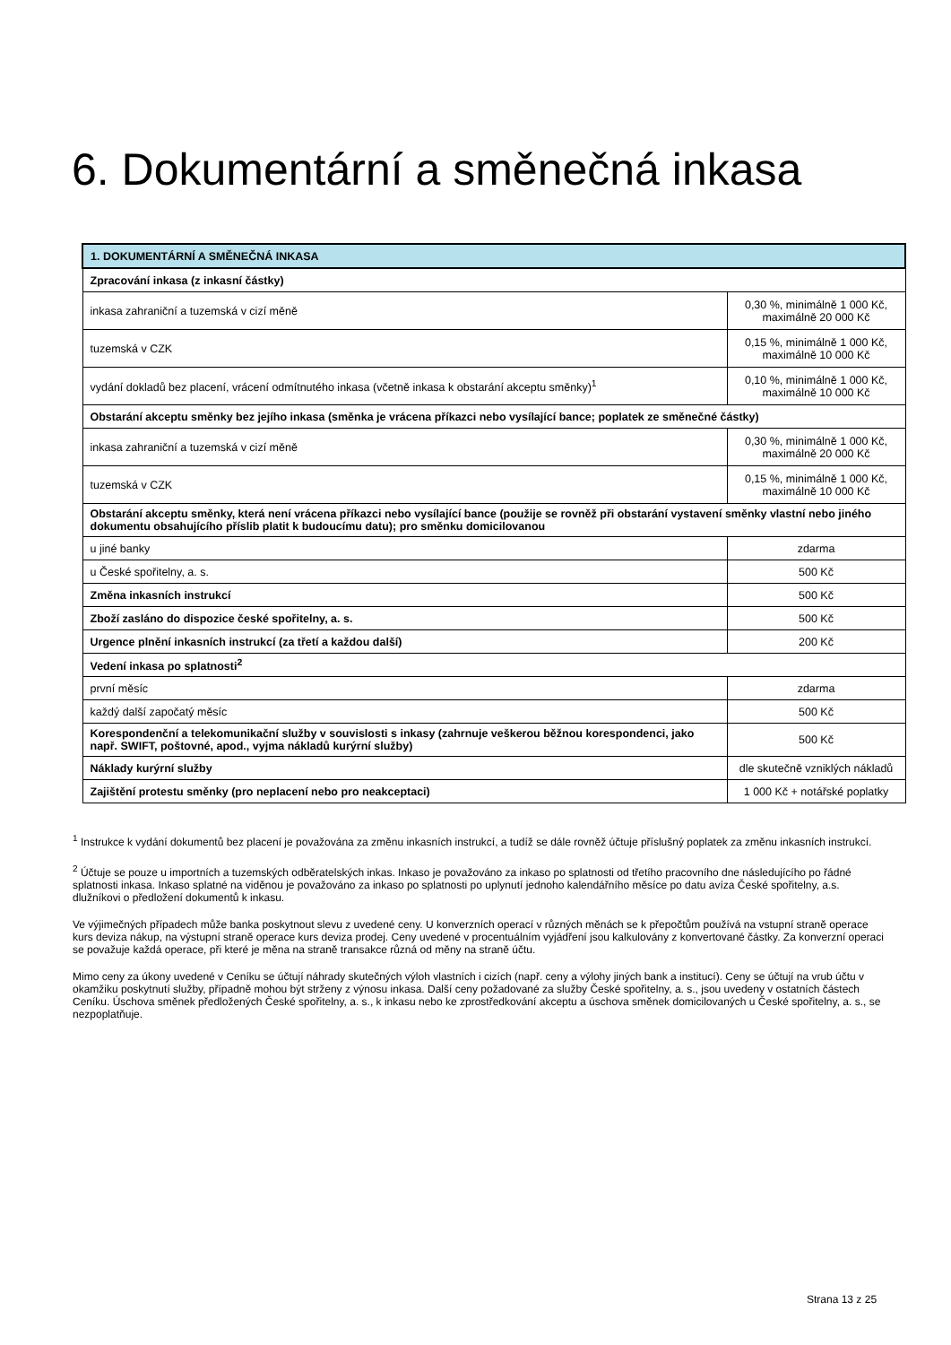6. Dokumentární a směnečná inkasa
| 1. DOKUMENTÁRNÍ A SMĚNEČNÁ INKASA | |
| Zpracování inkasa (z inkasní částky) | |
| inkasa zahraniční a tuzemská v cizí měně | 0,30 %, minimálně 1 000 Kč, maximálně 20 000 Kč |
| tuzemská v CZK | 0,15 %, minimálně 1 000 Kč, maximálně 10 000 Kč |
| vydání dokladů bez placení, vrácení odmítnutého inkasa (včetně inkasa k obstarání akceptu směnky)<sup>1</sup> | 0,10 %, minimálně 1 000 Kč, maximálně 10 000 Kč |
| Obstarání akceptu směnky bez jejího inkasa (směnka je vrácena příkazci nebo vysílající bance; poplatek ze směnečné částky) | |
| inkasa zahraniční a tuzemská v cizí měně | 0,30 %, minimálně 1 000 Kč, maximálně 20 000 Kč |
| tuzemská v CZK | 0,15 %, minimálně 1 000 Kč, maximálně 10 000 Kč |
| Obstarání akceptu směnky, která není vrácena příkazci nebo vysílající bance (použije se rovněž při obstarání vystavení směnky vlastní nebo jiného dokumentu obsahujícího příslib platit k budoucímu datu); pro směnku domicilovanou | |
| u jiné banky | zdarma |
| u České spořitelny, a. s. | 500 Kč |
| Změna inkasních instrukcí | 500 Kč |
| Zboží zasláno do dispozice české spořitelny, a. s. | 500 Kč |
| Urgence plnění inkasních instrukcí (za třetí a každou další) | 200 Kč |
| Vedení inkasa po splatnosti<sup>2</sup> | |
| první měsíc | zdarma |
| každý další započatý měsíc | 500 Kč |
| Korespondenční a telekomunikační služby v souvislosti s inkasy (zahrnuje veškerou běžnou korespondenci, jako např. SWIFT, poštovné, apod., vyjma nákladů kurýrní služby) | 500 Kč |
| Náklady kurýrní služby | dle skutečně vzniklých nákladů |
| Zajištění protestu směnky (pro neplacení nebo pro neakceptaci) | 1 000 Kč + notářské poplatky |
<sup>1</sup> Instrukce k vydání dokumentů bez placení je považována za změnu inkasních instrukcí, a tudíž se dále rovněž účtuje příslušný poplatek za změnu inkasních instrukcí.
<sup>2</sup> Účtuje se pouze u importních a tuzemských odběratelských inkas. Inkaso je považováno za inkaso po splatnosti od třetího pracovního dne následujícího po řádné splatnosti inkasa. Inkaso splatné na viděnou je považováno za inkaso po splatnosti po uplynutí jednoho kalendářního měsíce po datu avíza České spořitelny, a.s. dlužníkovi o předložení dokumentů k inkasu.
Ve výjimečných případech může banka poskytnout slevu z uvedené ceny. U konverzních operací v různých měnách se k přepočtům používá na vstupní straně operace kurs deviza nákup, na výstupní straně operace kurs deviza prodej. Ceny uvedené v procentuálním vyjádření jsou kalkulovány z konvertované částky. Za konverzní operaci se považuje každá operace, při které je měna na straně transakce různá od měny na straně účtu.
Mimo ceny za úkony uvedené v Ceníku se účtují náhrady skutečných výloh vlastních i cizích (např. ceny a výlohy jiných bank a institucí). Ceny se účtují na vrub účtu v okamžiku poskytnutí služby, případně mohou být strženy z výnosu inkasa. Další ceny požadované za služby České spořitelny, a. s., jsou uvedeny v ostatních částech Ceníku. Úschova směnek předložených České spořitelny, a. s., k inkasu nebo ke zprostředkování akceptu a úschova směnek domicilovaných u České spořitelny, a. s., se nezpoplatňuje.
Strana 13 z 25